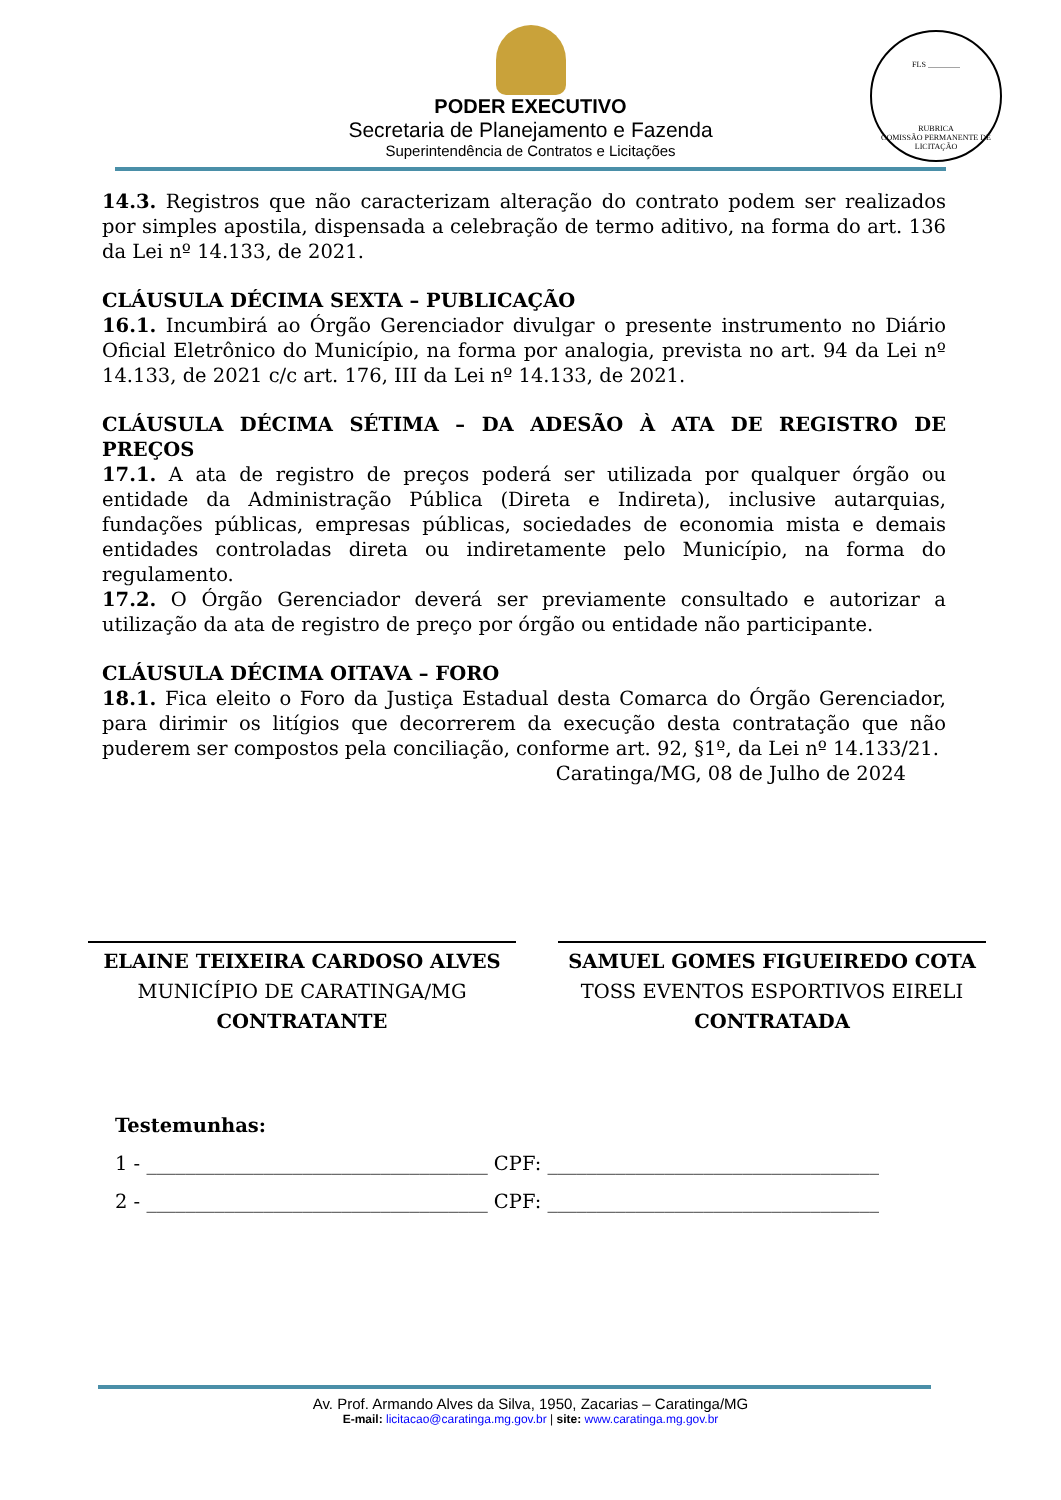FLS ________
RUBRICA
COMISSÃO PERMANENTE DE LICITAÇÃO
PODER EXECUTIVO
Secretaria de Planejamento e Fazenda
Superintendência de Contratos e Licitações
14.3. Registros que não caracterizam alteração do contrato podem ser realizados por simples apostila, dispensada a celebração de termo aditivo, na forma do art. 136 da Lei nº 14.133, de 2021.
CLÁUSULA DÉCIMA SEXTA – PUBLICAÇÃO
16.1. Incumbirá ao Órgão Gerenciador divulgar o presente instrumento no Diário Oficial Eletrônico do Município, na forma por analogia, prevista no art. 94 da Lei nº 14.133, de 2021 c/c art. 176, III da Lei nº 14.133, de 2021.
CLÁUSULA DÉCIMA SÉTIMA – DA ADESÃO À ATA DE REGISTRO DE PREÇOS
17.1. A ata de registro de preços poderá ser utilizada por qualquer órgão ou entidade da Administração Pública (Direta e Indireta), inclusive autarquias, fundações públicas, empresas públicas, sociedades de economia mista e demais entidades controladas direta ou indiretamente pelo Município, na forma do regulamento.
17.2. O Órgão Gerenciador deverá ser previamente consultado e autorizar a utilização da ata de registro de preço por órgão ou entidade não participante.
CLÁUSULA DÉCIMA OITAVA – FORO
18.1. Fica eleito o Foro da Justiça Estadual desta Comarca do Órgão Gerenciador, para dirimir os litígios que decorrerem da execução desta contratação que não puderem ser compostos pela conciliação, conforme art. 92, §1º, da Lei nº 14.133/21.
Caratinga/MG, 08 de Julho de 2024
ELAINE TEIXEIRA CARDOSO ALVES
MUNICÍPIO DE CARATINGA/MG
CONTRATANTE
SAMUEL GOMES FIGUEIREDO COTA
TOSS EVENTOS ESPORTIVOS EIRELI
CONTRATADA
Testemunhas:
1 - ___________________________________ CPF: __________________________________
2 - ___________________________________ CPF: __________________________________
Av. Prof. Armando Alves da Silva, 1950, Zacarias – Caratinga/MG
E-mail: licitacao@caratinga.mg.gov.br | site: www.caratinga.mg.gov.br